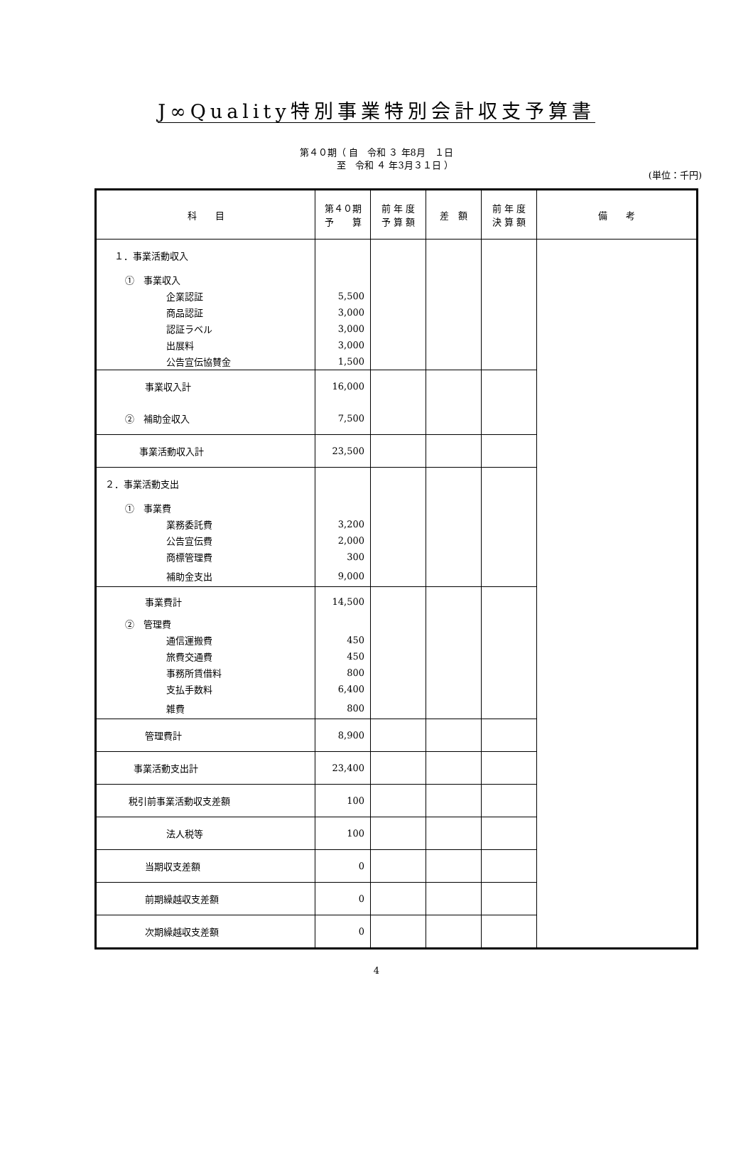J∞Quality特別事業特別会計収支予算書
第４０期（ 自　令和 ３ 年8月　１日
　　　　至　令和 ４ 年3月３１日 ）
(単位：千円)
| 科 目 | 第４０期 予 算 | 前 年 度 予 算 額 | 差 額 | 前 年 度 決 算 額 | 備 考 |
| --- | --- | --- | --- | --- | --- |
| １．事業活動収入 | | | | | |
| ① 事業収入 | | | | | |
| 企業認証 | 5,500 | | | | |
| 商品認証 | 3,000 | | | | |
| 認証ラベル | 3,000 | | | | |
| 出展料 | 3,000 | | | | |
| 公告宣伝協賛金 | 1,500 | | | | |
| 事業収入計 | 16,000 | | | | |
| ② 補助金収入 | 7,500 | | | | |
| 事業活動収入計 | 23,500 | | | | |
| ２．事業活動支出 | | | | | |
| ① 事業費 | | | | | |
| 業務委託費 | 3,200 | | | | |
| 公告宣伝費 | 2,000 | | | | |
| 商標管理費 | 300 | | | | |
| 補助金支出 | 9,000 | | | | |
| 事業費計 | 14,500 | | | | |
| ② 管理費 | | | | | |
| 通信運搬費 | 450 | | | | |
| 旅費交通費 | 450 | | | | |
| 事務所賃借料 | 800 | | | | |
| 支払手数料 | 6,400 | | | | |
| 雑費 | 800 | | | | |
| 管理費計 | 8,900 | | | | |
| 事業活動支出計 | 23,400 | | | | |
| 税引前事業活動収支差額 | 100 | | | | |
| 法人税等 | 100 | | | | |
| 当期収支差額 | 0 | | | | |
| 前期繰越収支差額 | 0 | | | | |
| 次期繰越収支差額 | 0 | | | | |
4